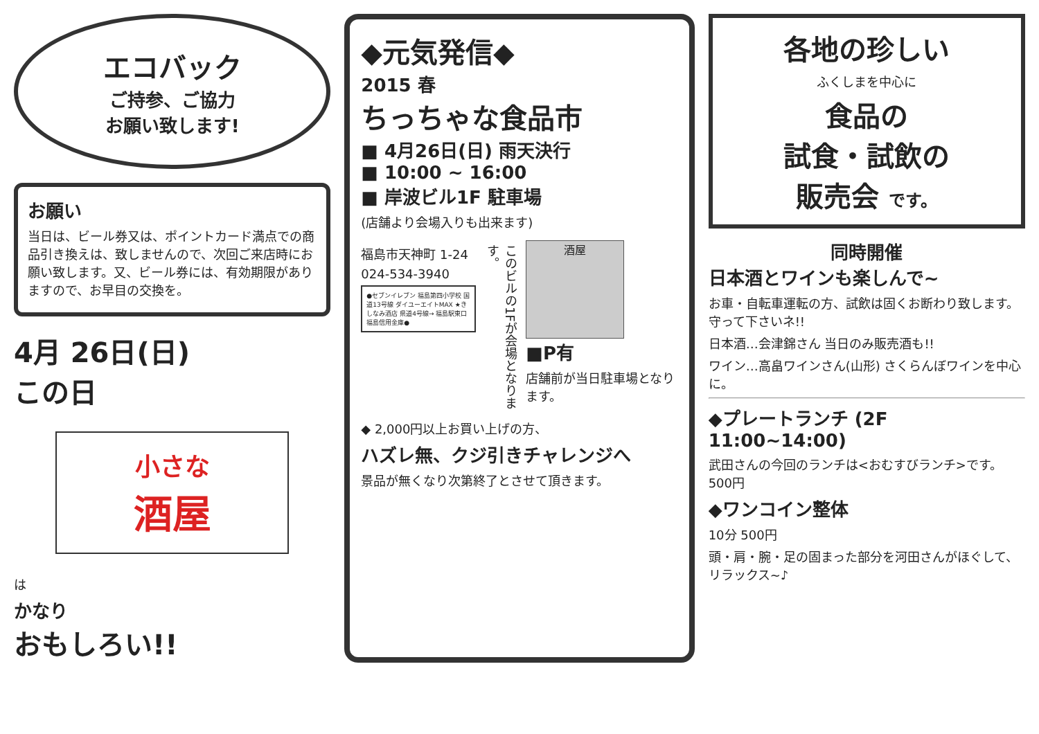エコバック
ご持参、ご協力
お願い致します!
お願い
当日は、ビール券又は、ポイントカード満点での商品引き換えは、致しませんので、次回ご来店時にお願い致します。又、ビール券には、有効期限がありますので、お早目の交換を。
4月 26日(日)
この日
小さな
酒屋
は
かなり
おもしろい!!
◆元気発信◆
2015 春
ちっちゃな食品市
■ 4月26日(日) 雨天決行
■ 10:00 ~ 16:00
■ 岸波ビル1F 駐車場
(店舗より会場入りも出来ます)
福島市天神町 1-24
024-534-3940
●セブンイレブン 福島第四小学校 国道13号線 ダイユーエイトMAX ★きしなみ酒店 県道4号線→ 福島駅東口 福島信用金庫●
このビルの1Fが会場となります。
酒屋
■P有
店舗前が当日駐車場となります。
◆ 2,000円以上お買い上げの方、
ハズレ無、クジ引きチャレンジへ
景品が無くなり次第終了とさせて頂きます。
各地の珍しい
ふくしまを中心に
食品の
試食・試飲の
販売会 です。
同時開催
日本酒とワインも楽しんで~
お車・自転車運転の方、試飲は固くお断わり致します。守って下さいネ!!
日本酒…会津錦さん 当日のみ販売酒も!!
ワイン…高畠ワインさん(山形) さくらんぼワインを中心に。
◆プレートランチ (2F 11:00~14:00)
武田さんの今回のランチは<おむすびランチ>です。 500円
◆ワンコイン整体
10分 500円
頭・肩・腕・足の固まった部分を河田さんがほぐして、リラックス~♪